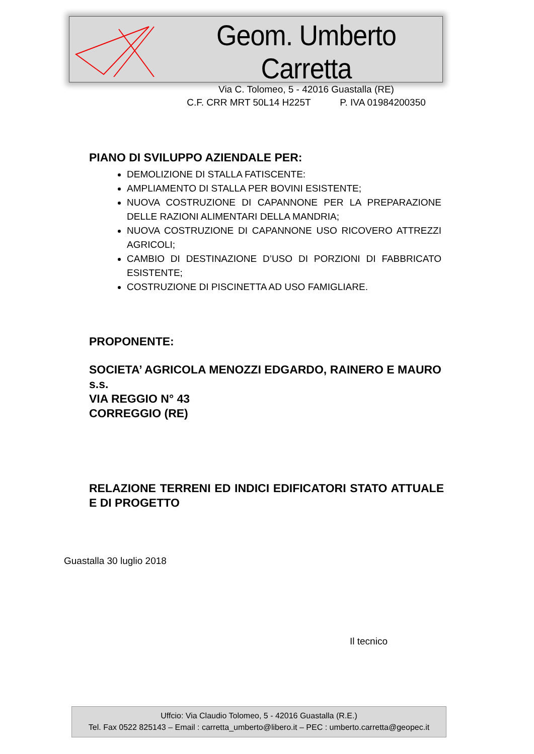Geom. Umberto Carretta
Via C. Tolomeo, 5 - 42016 Guastalla (RE)
C.F. CRR MRT 50L14 H225T P. IVA 01984200350
PIANO DI SVILUPPO AZIENDALE PER:
DEMOLIZIONE DI STALLA FATISCENTE:
AMPLIAMENTO DI STALLA PER BOVINI ESISTENTE;
NUOVA COSTRUZIONE DI CAPANNONE PER LA PREPARAZIONE DELLE RAZIONI ALIMENTARI DELLA MANDRIA;
NUOVA COSTRUZIONE DI CAPANNONE USO RICOVERO ATTREZZI AGRICOLI;
CAMBIO DI DESTINAZIONE D’USO DI PORZIONI DI FABBRICATO ESISTENTE;
COSTRUZIONE DI PISCINETTA AD USO FAMIGLIARE.
PROPONENTE:
SOCIETA’ AGRICOLA MENOZZI EDGARDO, RAINERO E MAURO s.s.
VIA REGGIO N° 43
CORREGGIO (RE)
RELAZIONE TERRENI ED INDICI EDIFICATORI STATO ATTUALE E DI PROGETTO
Guastalla 30 luglio 2018
Il tecnico
Uffcio: Via Claudio Tolomeo, 5 - 42016 Guastalla (R.E.)
Tel. Fax 0522 825143 – Email : carretta_umberto@libero.it – PEC : umberto.carretta@geopec.it